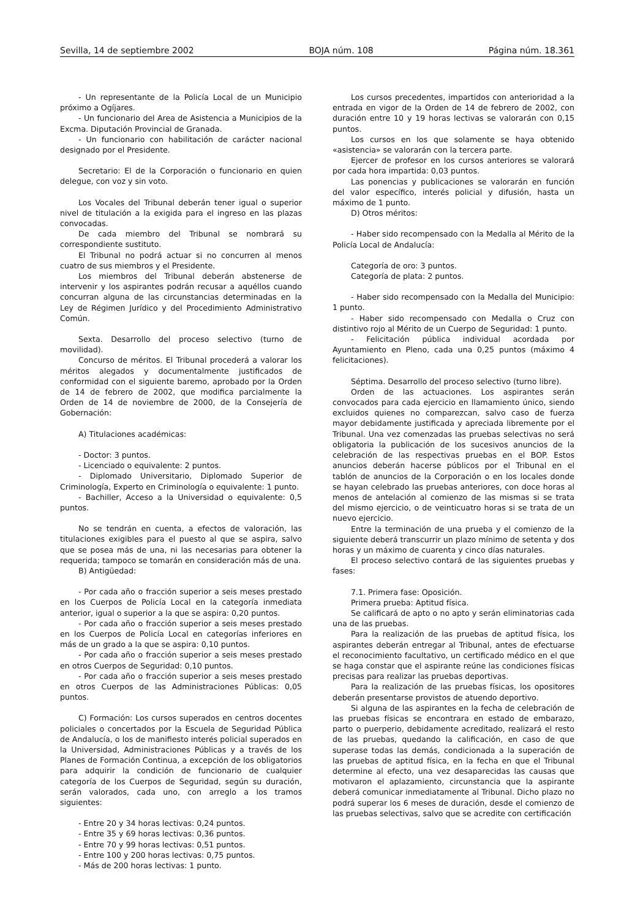Sevilla, 14 de septiembre 2002 BOJA núm. 108 Página núm. 18.361
- Un representante de la Policía Local de un Municipio próximo a Ogíjares.
- Un funcionario del Area de Asistencia a Municipios de la Excma. Diputación Provincial de Granada.
- Un funcionario con habilitación de carácter nacional designado por el Presidente.
Secretario: El de la Corporación o funcionario en quien delegue, con voz y sin voto.
Los Vocales del Tribunal deberán tener igual o superior nivel de titulación a la exigida para el ingreso en las plazas convocadas.
De cada miembro del Tribunal se nombrará su correspondiente sustituto.
El Tribunal no podrá actuar si no concurren al menos cuatro de sus miembros y el Presidente.
Los miembros del Tribunal deberán abstenerse de intervenir y los aspirantes podrán recusar a aquéllos cuando concurran alguna de las circunstancias determinadas en la Ley de Régimen Jurídico y del Procedimiento Administrativo Común.
Sexta. Desarrollo del proceso selectivo (turno de movilidad).
Concurso de méritos. El Tribunal procederá a valorar los méritos alegados y documentalmente justificados de conformidad con el siguiente baremo, aprobado por la Orden de 14 de febrero de 2002, que modifica parcialmente la Orden de 14 de noviembre de 2000, de la Consejería de Gobernación:
A) Titulaciones académicas:
- Doctor: 3 puntos.
- Licenciado o equivalente: 2 puntos.
- Diplomado Universitario, Diplomado Superior de Criminología, Experto en Criminología o equivalente: 1 punto.
- Bachiller, Acceso a la Universidad o equivalente: 0,5 puntos.
No se tendrán en cuenta, a efectos de valoración, las titulaciones exigibles para el puesto al que se aspira, salvo que se posea más de una, ni las necesarias para obtener la requerida; tampoco se tomarán en consideración más de una.
B) Antigüedad:
- Por cada año o fracción superior a seis meses prestado en los Cuerpos de Policía Local en la categoría inmediata anterior, igual o superior a la que se aspira: 0,20 puntos.
- Por cada año o fracción superior a seis meses prestado en los Cuerpos de Policía Local en categorías inferiores en más de un grado a la que se aspira: 0,10 puntos.
- Por cada año o fracción superior a seis meses prestado en otros Cuerpos de Seguridad: 0,10 puntos.
- Por cada año o fracción superior a seis meses prestado en otros Cuerpos de las Administraciones Públicas: 0,05 puntos.
C) Formación: Los cursos superados en centros docentes policiales o concertados por la Escuela de Seguridad Pública de Andalucía, o los de manifiesto interés policial superados en la Universidad, Administraciones Públicas y a través de los Planes de Formación Continua, a excepción de los obligatorios para adquirir la condición de funcionario de cualquier categoría de los Cuerpos de Seguridad, según su duración, serán valorados, cada uno, con arreglo a los tramos siguientes:
- Entre 20 y 34 horas lectivas: 0,24 puntos.
- Entre 35 y 69 horas lectivas: 0,36 puntos.
- Entre 70 y 99 horas lectivas: 0,51 puntos.
- Entre 100 y 200 horas lectivas: 0,75 puntos.
- Más de 200 horas lectivas: 1 punto.
Los cursos precedentes, impartidos con anterioridad a la entrada en vigor de la Orden de 14 de febrero de 2002, con duración entre 10 y 19 horas lectivas se valorarán con 0,15 puntos.
Los cursos en los que solamente se haya obtenido «asistencia» se valorarán con la tercera parte.
Ejercer de profesor en los cursos anteriores se valorará por cada hora impartida: 0,03 puntos.
Las ponencias y publicaciones se valorarán en función del valor específico, interés policial y difusión, hasta un máximo de 1 punto.
D) Otros méritos:
- Haber sido recompensado con la Medalla al Mérito de la Policía Local de Andalucía:
Categoría de oro: 3 puntos.
Categoría de plata: 2 puntos.
- Haber sido recompensado con la Medalla del Municipio: 1 punto.
- Haber sido recompensado con Medalla o Cruz con distintivo rojo al Mérito de un Cuerpo de Seguridad: 1 punto.
- Felicitación pública individual acordada por Ayuntamiento en Pleno, cada una 0,25 puntos (máximo 4 felicitaciones).
Séptima. Desarrollo del proceso selectivo (turno libre).
Orden de las actuaciones. Los aspirantes serán convocados para cada ejercicio en llamamiento único, siendo excluidos quienes no comparezcan, salvo caso de fuerza mayor debidamente justificada y apreciada libremente por el Tribunal. Una vez comenzadas las pruebas selectivas no será obligatoria la publicación de los sucesivos anuncios de la celebración de las respectivas pruebas en el BOP. Estos anuncios deberán hacerse públicos por el Tribunal en el tablón de anuncios de la Corporación o en los locales donde se hayan celebrado las pruebas anteriores, con doce horas al menos de antelación al comienzo de las mismas si se trata del mismo ejercicio, o de veinticuatro horas si se trata de un nuevo ejercicio.
Entre la terminación de una prueba y el comienzo de la siguiente deberá transcurrir un plazo mínimo de setenta y dos horas y un máximo de cuarenta y cinco días naturales.
El proceso selectivo contará de las siguientes pruebas y fases:
7.1. Primera fase: Oposición.
Primera prueba: Aptitud física.
Se calificará de apto o no apto y serán eliminatorias cada una de las pruebas.
Para la realización de las pruebas de aptitud física, los aspirantes deberán entregar al Tribunal, antes de efectuarse el reconocimiento facultativo, un certificado médico en el que se haga constar que el aspirante reúne las condiciones físicas precisas para realizar las pruebas deportivas.
Para la realización de las pruebas físicas, los opositores deberán presentarse provistos de atuendo deportivo.
Si alguna de las aspirantes en la fecha de celebración de las pruebas físicas se encontrara en estado de embarazo, parto o puerperio, debidamente acreditado, realizará el resto de las pruebas, quedando la calificación, en caso de que superase todas las demás, condicionada a la superación de las pruebas de aptitud física, en la fecha en que el Tribunal determine al efecto, una vez desaparecidas las causas que motivaron el aplazamiento, circunstancia que la aspirante deberá comunicar inmediatamente al Tribunal. Dicho plazo no podrá superar los 6 meses de duración, desde el comienzo de las pruebas selectivas, salvo que se acredite con certificación